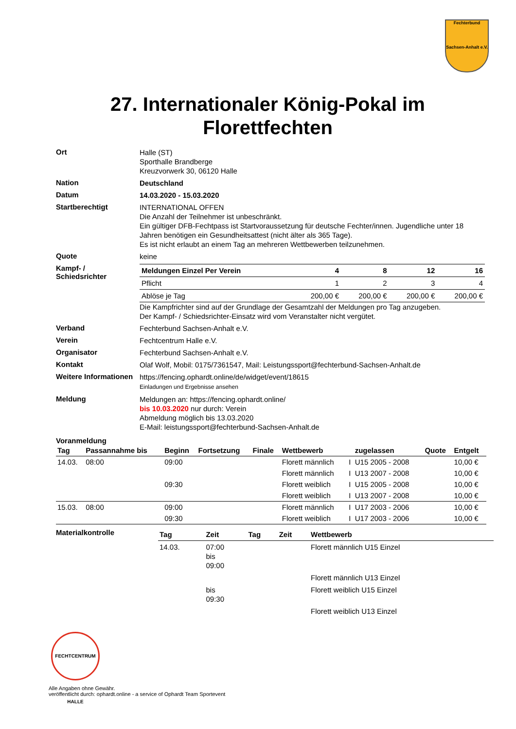Fechterbund
Sachsen-Anhalt e.V.
27. Internationaler König-Pokal im Florettfechten
Ort
Halle (ST)
Sporthalle Brandberge
Kreuzvorwerk 30, 06120 Halle
Nation
Deutschland
Datum
14.03.2020 - 15.03.2020
Startberechtigt
INTERNATIONAL OFFEN
Die Anzahl der Teilnehmer ist unbeschränkt.
Ein gültiger DFB-Fechtpass ist Startvoraussetzung für deutsche Fechter/innen. Jugendliche unter 18 Jahren benötigen ein Gesundheitsattest (nicht älter als 365 Tage).
Es ist nicht erlaubt an einem Tag an mehreren Wettbewerben teilzunehmen.
Quote
keine
Kampf- /
Schiedsrichter
| Meldungen Einzel Per Verein | 4 | 8 | 12 | 16 |
| Pflicht | 1 | 2 | 3 | 4 |
| Ablöse je Tag | 200,00 € | 200,00 € | 200,00 € | 200,00 € |
Die Kampfrichter sind auf der Grundlage der Gesamtzahl der Meldungen pro Tag anzugeben.
Der Kampf- / Schiedsrichter-Einsatz wird vom Veranstalter nicht vergütet.
Verband
Fechterbund Sachsen-Anhalt e.V.
Verein
Fechtcentrum Halle e.V.
Organisator
Fechterbund Sachsen-Anhalt e.V.
Kontakt
Olaf Wolf, Mobil: 0175/7361547, Mail: Leistungssport@fechterbund-Sachsen-Anhalt.de
Weitere Informationen
https://fencing.ophardt.online/de/widget/event/18615
Einladungen und Ergebnisse ansehen
Meldung
Meldungen an: https://fencing.ophardt.online/
bis 10.03.2020 nur durch: Verein
Abmeldung möglich bis 13.03.2020
E-Mail: leistungssport@fechterbund-Sachsen-Anhalt.de
Voranmeldung
| Tag | Passannahme bis | Beginn | Fortsetzung | Finale | Wettbewerb | | zugelassen | Quote | Entgelt |
| --- | --- | --- | --- | --- | --- | --- | --- | --- | --- |
| 14.03. | 08:00 | 09:00 | | | Florett männlich | I | U15 2005 - 2008 | | 10,00 € |
| | | | | | Florett männlich | I | U13 2007 - 2008 | | 10,00 € |
| | | 09:30 | | | Florett weiblich | I | U15 2005 - 2008 | | 10,00 € |
| | | | | | Florett weiblich | I | U13 2007 - 2008 | | 10,00 € |
| 15.03. | 08:00 | 09:00 | | | Florett männlich | I | U17 2003 - 2006 | | 10,00 € |
| | | 09:30 | | | Florett weiblich | I | U17 2003 - 2006 | | 10,00 € |
Materialkontrolle
| Tag | Zeit | Tag | Zeit | Wettbewerb |
| --- | --- | --- | --- | --- |
| 14.03. | 07:00 bis 09:00 | | | Florett männlich U15 Einzel |
| | | | | Florett männlich U13 Einzel |
| | bis 09:30 | | | Florett weiblich U15 Einzel |
| | | | | Florett weiblich U13 Einzel |
FECHTCENTRUM HALLE
Alle Angaben ohne Gewähr.
veröffentlicht durch: ophardt.online - a service of Ophardt Team Sportevent